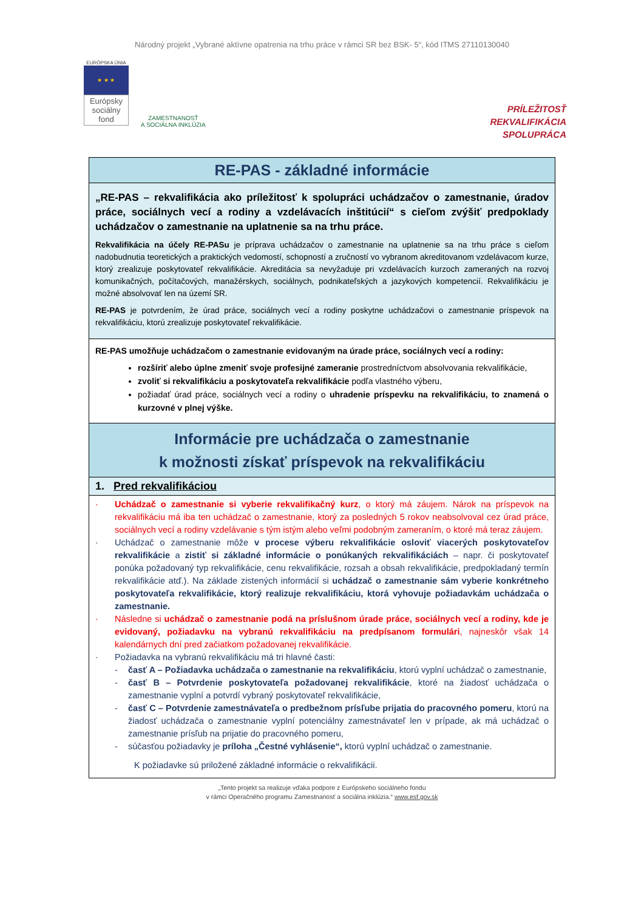Národný projekt „Vybrané aktívne opatrenia na trhu práce v rámci SR bez BSK- 5“, kód ITMS 27110130040
EURÓPSKA ÚNIA
★ ★ ★
Európsky sociálny fond
ZAMESTNANOSŤ
A SOCIÁLNA INKLÚZIA
PRÍLEŽITOSŤ
REKVALIFIKÁCIA
SPOLUPRÁCA
RE-PAS - základné informácie
„RE-PAS – rekvalifikácia ako príležitosť k spolupráci uchádzačov o zamestnanie, úradov práce, sociálnych vecí a rodiny a vzdelávacích inštitúcií“ s cieľom zvýšiť predpoklady uchádzačov o zamestnanie na uplatnenie sa na trhu práce.
Rekvalifikácia na účely RE-PASu je príprava uchádzačov o zamestnanie na uplatnenie sa na trhu práce s cieľom nadobudnutia teoretických a praktických vedomostí, schopností a zručností vo vybranom akreditovanom vzdelávacom kurze, ktorý zrealizuje poskytovateľ rekvalifikácie. Akreditácia sa nevyžaduje pri vzdelávacích kurzoch zameraných na rozvoj komunikačných, počítačových, manažérskych, sociálnych, podnikateľských a jazykových kompetencií. Rekvalifikáciu je možné absolvovať len na území SR.
RE-PAS je potvrdením, že úrad práce, sociálnych vecí a rodiny poskytne uchádzačovi o zamestnanie príspevok na rekvalifikáciu, ktorú zrealizuje poskytovateľ rekvalifikácie.
RE-PAS umožňuje uchádzačom o zamestnanie evidovaným na úrade práce, sociálnych vecí a rodiny:
rozšíriť alebo úplne zmeniť svoje profesijné zameranie prostredníctvom absolvovania rekvalifikácie,
zvoliť si rekvalifikáciu a poskytovateľa rekvalifikácie podľa vlastného výberu,
požiadať úrad práce, sociálnych vecí a rodiny o uhradenie príspevku na rekvalifikáciu, to znamená o kurzovné v plnej výške.
Informácie pre uchádzača o zamestnanie
k možnosti získať príspevok na rekvalifikáciu
1. Pred rekvalifikáciou
· Uchádzač o zamestnanie si vyberie rekvalifikačný kurz, o ktorý má záujem. Nárok na príspevok na rekvalifikáciu má iba ten uchádzač o zamestnanie, ktorý za posledných 5 rokov neabsolvoval cez úrad práce, sociálnych vecí a rodiny vzdelávanie s tým istým alebo veľmi podobným zameraním, o ktoré má teraz záujem.
· Uchádzač o zamestnanie môže v procese výberu rekvalifikácie osloviť viacerých poskytovateľov rekvalifikácie a zistiť si základné informácie o ponúkaných rekvalifikáciách – napr. či poskytovateľ ponúka požadovaný typ rekvalifikácie, cenu rekvalifikácie, rozsah a obsah rekvalifikácie, predpokladaný termín rekvalifikácie atď.). Na základe zistených informácií si uchádzač o zamestnanie sám vyberie konkrétneho poskytovateľa rekvalifikácie, ktorý realizuje rekvalifikáciu, ktorá vyhovuje požiadavkám uchádzača o zamestnanie.
· Následne si uchádzač o zamestnanie podá na príslušnom úrade práce, sociálnych vecí a rodiny, kde je evidovaný, požiadavku na vybranú rekvalifikáciu na predpísanom formulári, najneskôr však 14 kalendárnych dní pred začiatkom požadovanej rekvalifikácie.
· Požiadavka na vybranú rekvalifikáciu má tri hlavné časti:
- časť A – Požiadavka uchádzača o zamestnanie na rekvalifikáciu, ktorú vyplní uchádzač o zamestnanie,
- časť B – Potvrdenie poskytovateľa požadovanej rekvalifikácie, ktoré na žiadosť uchádzača o zamestnanie vyplní a potvrdí vybraný poskytovateľ rekvalifikácie,
- časť C – Potvrdenie zamestnávateľa o predbežnom prísľube prijatia do pracovného pomeru, ktorú na žiadosť uchádzača o zamestnanie vyplní potenciálny zamestnávateľ len v prípade, ak má uchádzač o zamestnanie prísľub na prijatie do pracovného pomeru,
- súčasťou požiadavky je príloha „Čestné vyhlásenie“, ktorú vyplní uchádzač o zamestnanie.
K požiadavke sú priložené základné informácie o rekvalifikácii.
„Tento projekt sa realizuje vďaka podpore z Európskeho sociálneho fondu
v rámci Operačného programu Zamestnanosť a sociálna inklúzia.“ www.esf.gov.sk